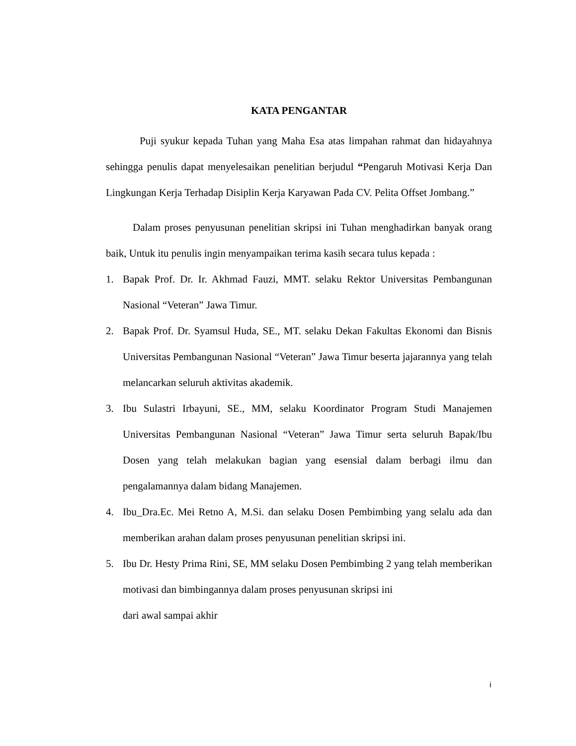KATA PENGANTAR
Puji syukur kepada Tuhan yang Maha Esa atas limpahan rahmat dan hidayahnya sehingga penulis dapat menyelesaikan penelitian berjudul “Pengaruh Motivasi Kerja Dan Lingkungan Kerja Terhadap Disiplin Kerja Karyawan Pada CV. Pelita Offset Jombang.”
Dalam proses penyusunan penelitian skripsi ini Tuhan menghadirkan banyak orang baik, Untuk itu penulis ingin menyampaikan terima kasih secara tulus kepada :
1. Bapak Prof. Dr. Ir. Akhmad Fauzi, MMT. selaku Rektor Universitas Pembangunan Nasional “Veteran” Jawa Timur.
2. Bapak Prof. Dr. Syamsul Huda, SE., MT. selaku Dekan Fakultas Ekonomi dan Bisnis Universitas Pembangunan Nasional “Veteran” Jawa Timur beserta jajarannya yang telah melancarkan seluruh aktivitas akademik.
3. Ibu Sulastri Irbayuni, SE., MM, selaku Koordinator Program Studi Manajemen Universitas Pembangunan Nasional “Veteran” Jawa Timur serta seluruh Bapak/Ibu Dosen yang telah melakukan bagian yang esensial dalam berbagi ilmu dan pengalamannya dalam bidang Manajemen.
4. Ibu_Dra.Ec. Mei Retno A, M.Si. dan selaku Dosen Pembimbing yang selalu ada dan memberikan arahan dalam proses penyusunan penelitian skripsi ini.
5. Ibu Dr. Hesty Prima Rini, SE, MM selaku Dosen Pembimbing 2 yang telah memberikan motivasi dan bimbingannya dalam proses penyusunan skripsi ini
dari awal sampai akhir
i